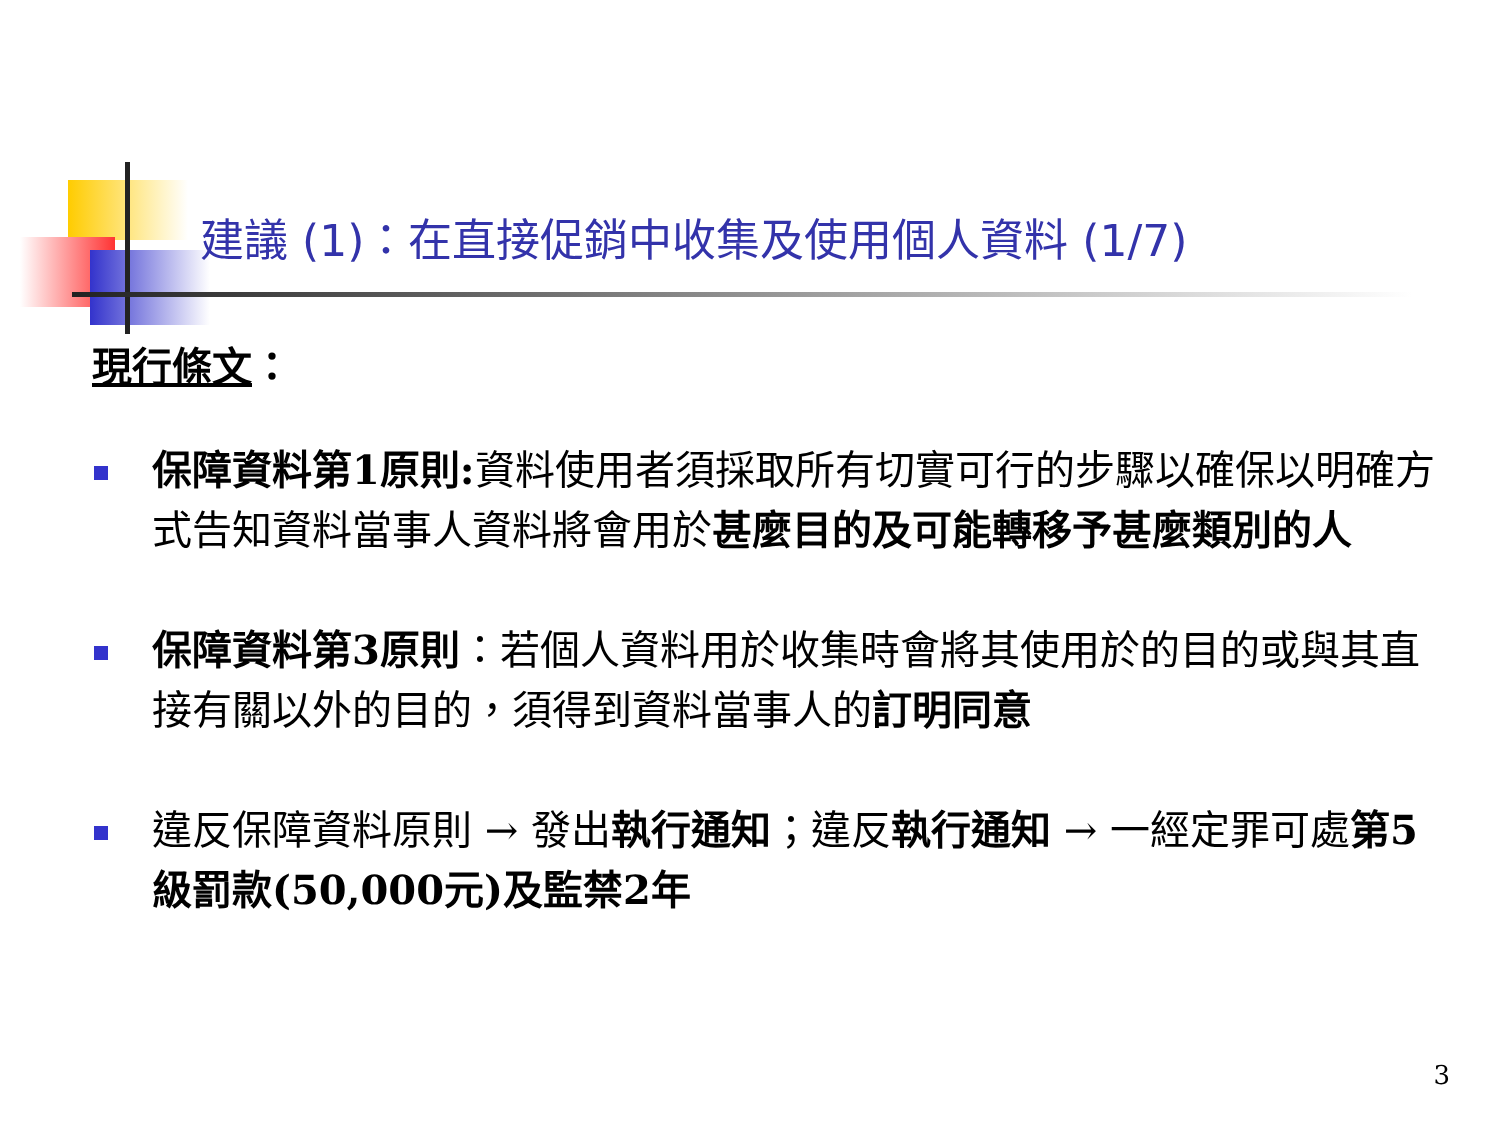建議 (1)：在直接促銷中收集及使用個人資料 (1/7)
現行條文：
保障資料第1原則: 資料使用者須採取所有切實可行的步驟以確保以明確方式告知資料當事人資料將會用於甚麼目的及可能轉移予甚麼類別的人
保障資料第3原則：若個人資料用於收集時會將其使用於的目的或與其直接有關以外的目的，須得到資料當事人的訂明同意
違反保障資料原則 → 發出執行通知；違反執行通知 → 一經定罪可處第5級罰款(50,000元)及監禁2年
3